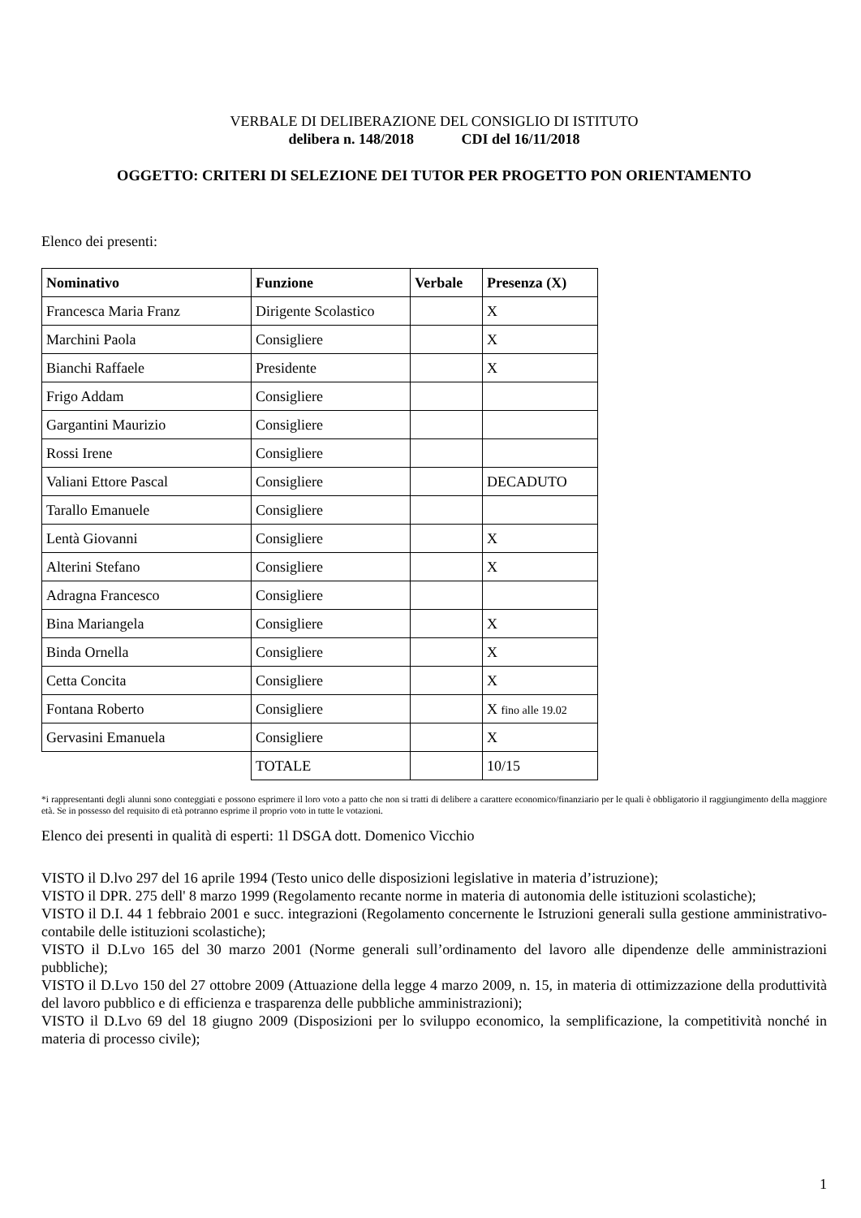VERBALE DI DELIBERAZIONE DEL CONSIGLIO DI ISTITUTO
delibera n. 148/2018 CDI del 16/11/2018
OGGETTO: CRITERI DI SELEZIONE DEI TUTOR PER PROGETTO PON ORIENTAMENTO
Elenco dei presenti:
| Nominativo | Funzione | Verbale | Presenza (X) |
| --- | --- | --- | --- |
| Francesca Maria Franz | Dirigente Scolastico | | X |
| Marchini Paola | Consigliere | | X |
| Bianchi Raffaele | Presidente | | X |
| Frigo Addam | Consigliere | | |
| Gargantini Maurizio | Consigliere | | |
| Rossi Irene | Consigliere | | |
| Valiani Ettore Pascal | Consigliere | | DECADUTO |
| Tarallo Emanuele | Consigliere | | |
| Lentà Giovanni | Consigliere | | X |
| Alterini Stefano | Consigliere | | X |
| Adragna Francesco | Consigliere | | |
| Bina Mariangela | Consigliere | | X |
| Binda Ornella | Consigliere | | X |
| Cetta Concita | Consigliere | | X |
| Fontana Roberto | Consigliere | | X fino alle 19.02 |
| Gervasini Emanuela | Consigliere | | X |
| | TOTALE | | 10/15 |
*i rappresentanti degli alunni sono conteggiati e possono esprimere il loro voto a patto che non si tratti di delibere a carattere economico/finanziario per le quali è obbligatorio il raggiungimento della maggiore età. Se in possesso del requisito di età potranno esprime il proprio voto in tutte le votazioni.
Elenco dei presenti in qualità di esperti: 1l DSGA dott. Domenico Vicchio
VISTO il D.lvo 297 del 16 aprile 1994 (Testo unico delle disposizioni legislative in materia d’istruzione);
VISTO il DPR. 275 dell' 8 marzo 1999 (Regolamento recante norme in materia di autonomia delle istituzioni scolastiche);
VISTO il D.I. 44 1 febbraio 2001 e succ. integrazioni (Regolamento concernente le Istruzioni generali sulla gestione amministrativo-contabile delle istituzioni scolastiche);
VISTO il D.Lvo 165 del 30 marzo 2001 (Norme generali sull’ordinamento del lavoro alle dipendenze delle amministrazioni pubbliche);
VISTO il D.Lvo 150 del 27 ottobre 2009 (Attuazione della legge 4 marzo 2009, n. 15, in materia di ottimizzazione della produttività del lavoro pubblico e di efficienza e trasparenza delle pubbliche amministrazioni);
VISTO il D.Lvo 69 del 18 giugno 2009 (Disposizioni per lo sviluppo economico, la semplificazione, la competitività nonché in materia di processo civile);
1